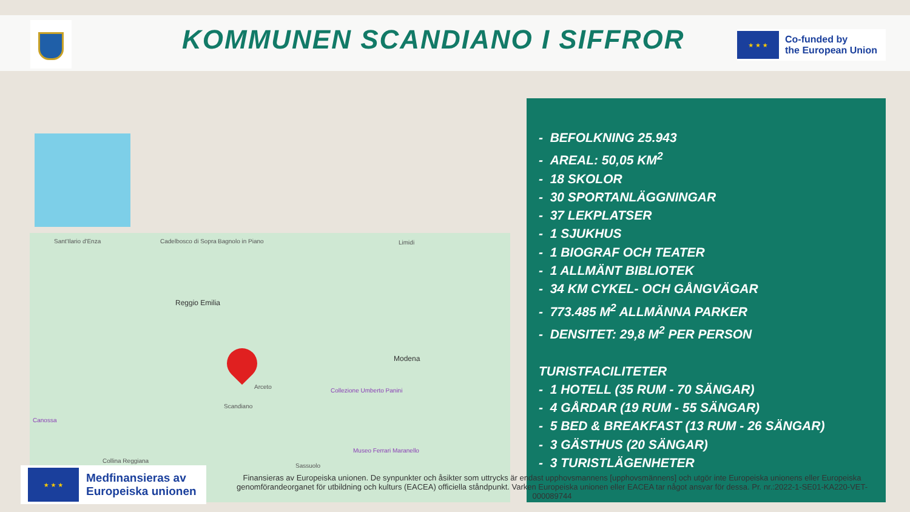KOMMUNEN SCANDIANO I SIFFROR
★ ★ ★
Co-funded by
the European Union
Sant'Ilario d'Enza Cadelbosco di Sopra Bagnolo in Piano Limidi
Reggio Emilia
Modena
Scandiano
Arceto
Collezione Umberto Panini
Museo Ferrari Maranello
Canossa
Sassuolo
Collina Reggiana
- BEFOLKNING 25.943
- AREAL: 50,05 KM<sup>2</sup>
- 18 SKOLOR
- 30 SPORTANLÄGGNINGAR
- 37 LEKPLATSER
- 1 SJUKHUS
- 1 BIOGRAF OCH TEATER
- 1 ALLMÄNT BIBLIOTEK
- 34 KM CYKEL- OCH GÅNGVÄGAR
- 773.485 M<sup>2</sup> ALLMÄNNA PARKER
- DENSITET: 29,8 M<sup>2</sup> PER PERSON
TURISTFACILITETER
- 1 HOTELL (35 RUM - 70 SÄNGAR)
- 4 GÅRDAR (19 RUM - 55 SÄNGAR)
- 5 BED & BREAKFAST (13 RUM - 26 SÄNGAR)
- 3 GÄSTHUS (20 SÄNGAR)
- 3 TURISTLÄGENHETER
★ ★ ★
Medfinansieras av
Europeiska unionen
Finansieras av Europeiska unionen. De synpunkter och åsikter som uttrycks är endast upphovsmannens [upphovsmännens] och utgör inte Europeiska unionens eller Europeiska genomförandeorganet för utbildning och kulturs (EACEA) officiella ståndpunkt. Varken Europeiska unionen eller EACEA tar något ansvar för dessa. Pr. nr.:2022-1-SE01-KA220-VET-000089744